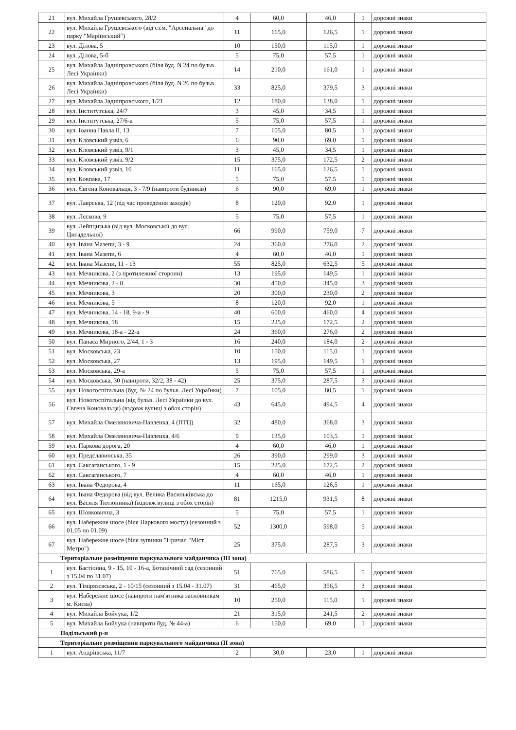| 21 | вул. Михайла Грушевського, 28/2 | 4 | 60,0 | 46,0 | 1 | дорожні знаки |
| 22 | вул. Михайла Грушевського (від ст.м. "Арсенальна" до парку "Маріїнський") | 11 | 165,0 | 126,5 | 1 | дорожні знаки |
| 23 | вул. Ділова, 5 | 10 | 150,0 | 115,0 | 1 | дорожні знаки |
| 24 | вул. Ділова, 5-б | 5 | 75,0 | 57,5 | 1 | дорожні знаки |
| 25 | вул. Михайла Задніпровського (біля буд. N 24 по бульв. Лесі Українки) | 14 | 210,0 | 161,0 | 1 | дорожні знаки |
| 26 | вул. Михайла Задніпровського (біля буд. N 26 по бульв. Лесі Українки) | 33 | 825,0 | 379,5 | 3 | дорожні знаки |
| 27 | вул. Михайла Задніпровського, 1/21 | 12 | 180,0 | 138,0 | 1 | дорожні знаки |
| 28 | вул. Інститутська, 24/7 | 3 | 45,0 | 34,5 | 1 | дорожні знаки |
| 29 | вул. Інститутська, 27/6-а | 5 | 75,0 | 57,5 | 1 | дорожні знаки |
| 30 | вул. Іоанна Павла ІІ, 13 | 7 | 105,0 | 80,5 | 1 | дорожні знаки |
| 31 | вул. Кловський узвіз, 6 | 6 | 90,0 | 69,0 | 1 | дорожні знаки |
| 32 | вул. Кловський узвіз, 9/1 | 3 | 45,0 | 34,5 | 1 | дорожні знаки |
| 33 | вул. Кловський узвіз, 9/2 | 15 | 375,0 | 172,5 | 2 | дорожні знаки |
| 34 | вул. Кловський узвіз, 10 | 11 | 165,0 | 126,5 | 1 | дорожні знаки |
| 35 | вул. Ковпака, 17 | 5 | 75,0 | 57,5 | 1 | дорожні знаки |
| 36 | вул. Євгена Коновальця, 3 - 7/9 (навпроти будинків) | 6 | 90,0 | 69,0 | 1 | дорожні знаки |
| 37 | вул. Лаврська, 12 (під час проведення заходів) | 8 | 120,0 | 92,0 | 1 | дорожні знаки |
| 38 | вул. Лєскова, 9 | 5 | 75,0 | 57,5 | 1 | дорожні знаки |
| 39 | вул. Лейпцизька (від вул. Московської до вул. Цитадельної) | 66 | 990,0 | 759,0 | 7 | дорожні знаки |
| 40 | вул. Івана Мазепи, 3 - 9 | 24 | 360,0 | 276,0 | 2 | дорожні знаки |
| 41 | вул. Івана Мазепи, 6 | 4 | 60,0 | 46,0 | 1 | дорожні знаки |
| 42 | вул. Івана Мазепи, 11 - 13 | 55 | 825,0 | 632,5 | 5 | дорожні знаки |
| 43 | вул. Мечникова, 2 (з протилежної сторони) | 13 | 195,0 | 149,5 | 1 | дорожні знаки |
| 44 | вул. Мечникова, 2 - 8 | 30 | 450,0 | 345,0 | 3 | дорожні знаки |
| 45 | вул. Мечникова, 3 | 20 | 300,0 | 230,0 | 2 | дорожні знаки |
| 46 | вул. Мечникова, 5 | 8 | 120,0 | 92,0 | 1 | дорожні знаки |
| 47 | вул. Мечникова, 14 - 18, 9-а - 9 | 40 | 600,0 | 460,0 | 4 | дорожні знаки |
| 48 | вул. Мечникова, 18 | 15 | 225,0 | 172,5 | 2 | дорожні знаки |
| 49 | вул. Мечникова, 18-а - 22-а | 24 | 360,0 | 276,0 | 2 | дорожні знаки |
| 50 | вул. Панаса Мирного, 2/44, 1 - 3 | 16 | 240,0 | 184,0 | 2 | дорожні знаки |
| 51 | вул. Московська, 23 | 10 | 150,0 | 115,0 | 1 | дорожні знаки |
| 52 | вул. Московська, 27 | 13 | 195,0 | 149,5 | 1 | дорожні знаки |
| 53 | вул. Московська, 29-а | 5 | 75,0 | 57,5 | 1 | дорожні знаки |
| 54 | вул. Московська, 30 (навпроти, 32/2, 38 - 42) | 25 | 375,0 | 287,5 | 3 | дорожні знаки |
| 55 | вул. Новогоспітальна (буд. № 24 по бульв. Лесі Українки) | 7 | 105,0 | 80,5 | 1 | дорожні знаки |
| 56 | вул. Новогоспітальна (від бульв. Лесі Українки до вул. Євгена Коновальця) (вздовж вулиці з обох сторін) | 43 | 645,0 | 494,5 | 4 | дорожні знаки |
| 57 | вул. Михайла Омеляновича-Павленка, 4 (ПТЦ) | 32 | 480,0 | 368,0 | 3 | дорожні знаки |
| 58 | вул. Михайла Омеляновича-Павленка, 4/6 | 9 | 135,0 | 103,5 | 1 | дорожні знаки |
| 59 | вул. Паркова дорога, 20 | 4 | 60,0 | 46,0 | 1 | дорожні знаки |
| 60 | вул. Предславинська, 35 | 26 | 390,0 | 299,0 | 3 | дорожні знаки |
| 61 | вул. Саксаганського, 1 - 9 | 15 | 225,0 | 172,5 | 2 | дорожні знаки |
| 62 | вул. Саксаганського, 7 | 4 | 60,0 | 46,0 | 1 | дорожні знаки |
| 63 | вул. Івана Федорова, 4 | 11 | 165,0 | 126,5 | 1 | дорожні знаки |
| 64 | вул. Івана Федорова (від вул. Велика Васильківська до вул. Василя Тютюнника) (вздовж вулиці з обох сторін) | 81 | 1215,0 | 931,5 | 8 | дорожні знаки |
| 65 | вул. Шовковична, 3 | 5 | 75,0 | 57,5 | 1 | дорожні знаки |
| 66 | вул. Набережне шосе (біля Паркового мосту) (сезонний з 01.05 по 01.09) | 52 | 1300,0 | 598,0 | 5 | дорожні знаки |
| 67 | вул. Набережне шосе (біля зупинки "Причал "Міст Метро") | 25 | 375,0 | 287,5 | 3 | дорожні знаки |
| Територіальне розміщення паркувального майданчика (ІІІ зона) | | | | | | |
| 1 | вул. Бастіонна, 9 - 15, 10 - 16-а, Ботанічний сад (сезонний з 15.04 по 31.07) | 51 | 765,0 | 586,5 | 5 | дорожні знаки |
| 2 | вул. Тімірязєвська, 2 - 10/15 (сезонний з 15.04 - 31.07) | 31 | 465,0 | 356,5 | 3 | дорожні знаки |
| 3 | вул. Набережне шосе (навпроти пам'ятника засновникам м. Києва) | 10 | 250,0 | 115,0 | 1 | дорожні знаки |
| 4 | вул. Михайла Бойчука, 1/2 | 21 | 315,0 | 241,5 | 2 | дорожні знаки |
| 5 | вул. Михайла Бойчука (навпроти буд. № 44-а) | 6 | 150,0 | 69,0 | 1 | дорожні знаки |
| Подільський р-н | | | | | | |
| Територіальне розміщення паркувального майданчика (ІІ зона) | | | | | | |
| 1 | вул. Андріївська, 11/7 | 2 | 30,0 | 23,0 | 1 | дорожні знаки |